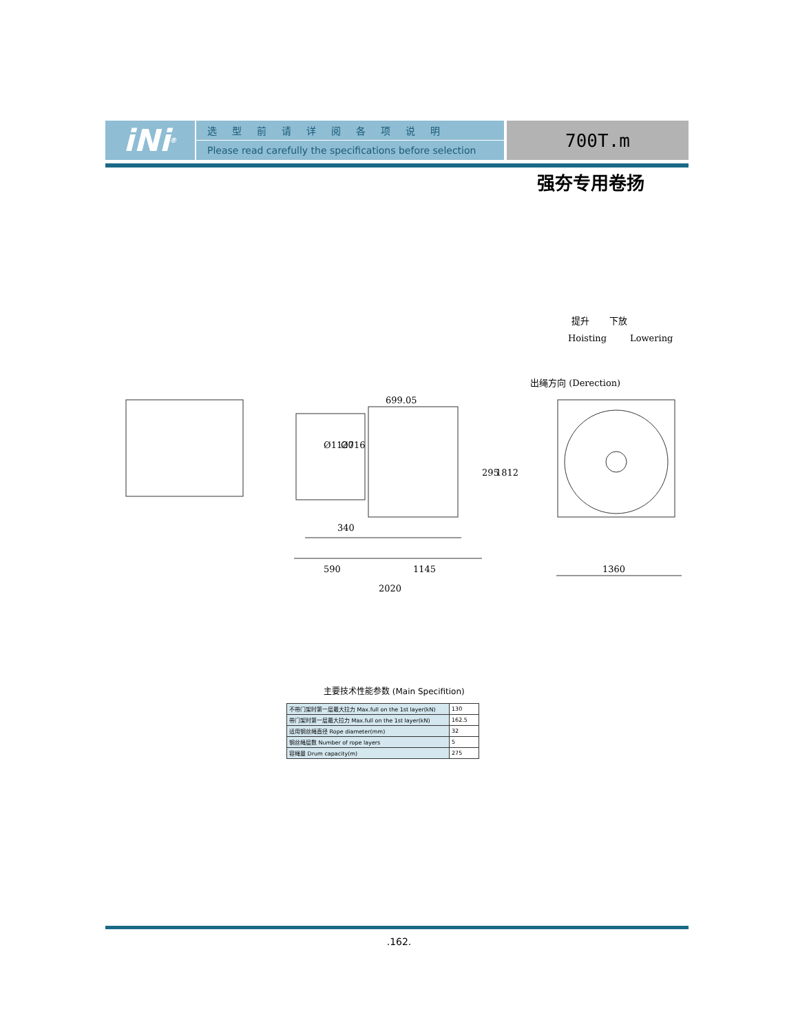iNi<sup>®</sup>
选型前请详阅各项说明
Please read carefully the specifications before selection
700T.m
强夯专用卷扬
提升
下放
Hoisting
Lowering
出绳方向 (Derection)
699.05
Ø1120
Ø716
295
1812
340
590
1145
2020
1360
主要技术性能参数 (Main Specifition)
| 不带门架时第一层最大拉力 Max.full on the 1st layer(kN) | 130 |
| 带门架时第一层最大拉力 Max.full on the 1st layer(kN) | 162.5 |
| 适用钢丝绳直径 Rope diameter(mm) | 32 |
| 钢丝绳层数 Number of rope layers | 5 |
| 容绳量 Drum capacity(m) | 275 |
.162.